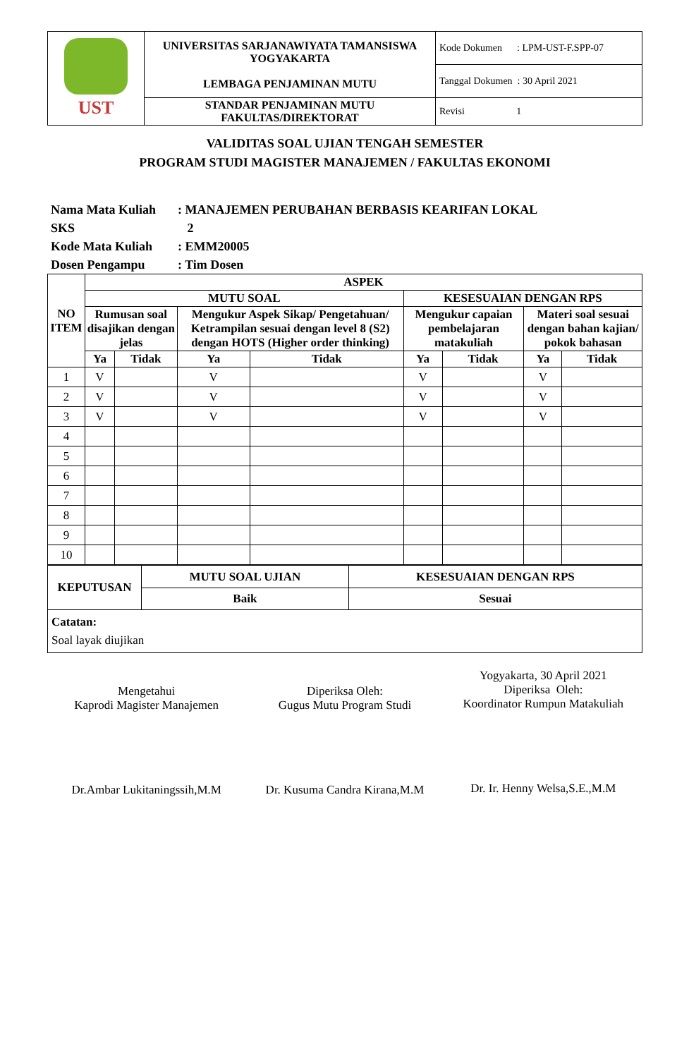| UST | UNIVERSITAS SARJANAWIYATA TAMANSISWA YOGYAKARTA LEMBAGA PENJAMINAN MUTU | Kode Dokumen : LPM-UST-F.SPP-07 |
| | | Tanggal Dokumen : 30 April 2021 |
| | STANDAR PENJAMINAN MUTU FAKULTAS/DIREKTORAT | Revisi 1 |
VALIDITAS SOAL UJIAN TENGAH SEMESTER
PROGRAM STUDI MAGISTER MANAJEMEN / FAKULTAS EKONOMI
Nama Mata Kuliah: MANAJEMEN PERUBAHAN BERBASIS KEARIFAN LOKAL
SKS 2
Kode Mata Kuliah: EMM20005
Dosen Pengampu: Tim Dosen
| NO ITEM | ASPEK | | | | | | | |
| --- | --- | --- | --- | --- | --- | --- | --- | --- |
| | MUTU SOAL | | | | KESESUAIAN DENGAN RPS | | | |
| | Rumusan soal disajikan dengan jelas | | Mengukur Aspek Sikap/ Pengetahuan/ Ketrampilan sesuai dengan level 8 (S2) dengan HOTS (Higher order thinking) | | Mengukur capaian pembelajaran matakuliah | | Materi soal sesuai dengan bahan kajian/ pokok bahasan | |
| | Ya | Tidak | Ya | Tidak | Ya | Tidak | Ya | Tidak |
| 1 | V | | V | | V | | V | |
| 2 | V | | V | | V | | V | |
| 3 | V | | V | | V | | V | |
| 4 | | | | | | | | |
| 5 | | | | | | | | |
| 6 | | | | | | | | |
| 7 | | | | | | | | |
| 8 | | | | | | | | |
| 9 | | | | | | | | |
| 10 | | | | | | | | |
| KEPUTUSAN | MUTU SOAL UJIAN | KESESUAIAN DENGAN RPS |
| --- | --- | --- |
| | Baik | Sesuai |
| Catatan: Soal layak diujikan | | |
Mengetahui
Kaprodi Magister Manajemen
Dr.Ambar Lukitaningssih,M.M
Diperiksa Oleh:
Gugus Mutu Program Studi
Dr. Kusuma Candra Kirana,M.M
Yogyakarta, 30 April 2021
Diperiksa Oleh:
Koordinator Rumpun Matakuliah
Dr. Ir. Henny Welsa,S.E.,M.M